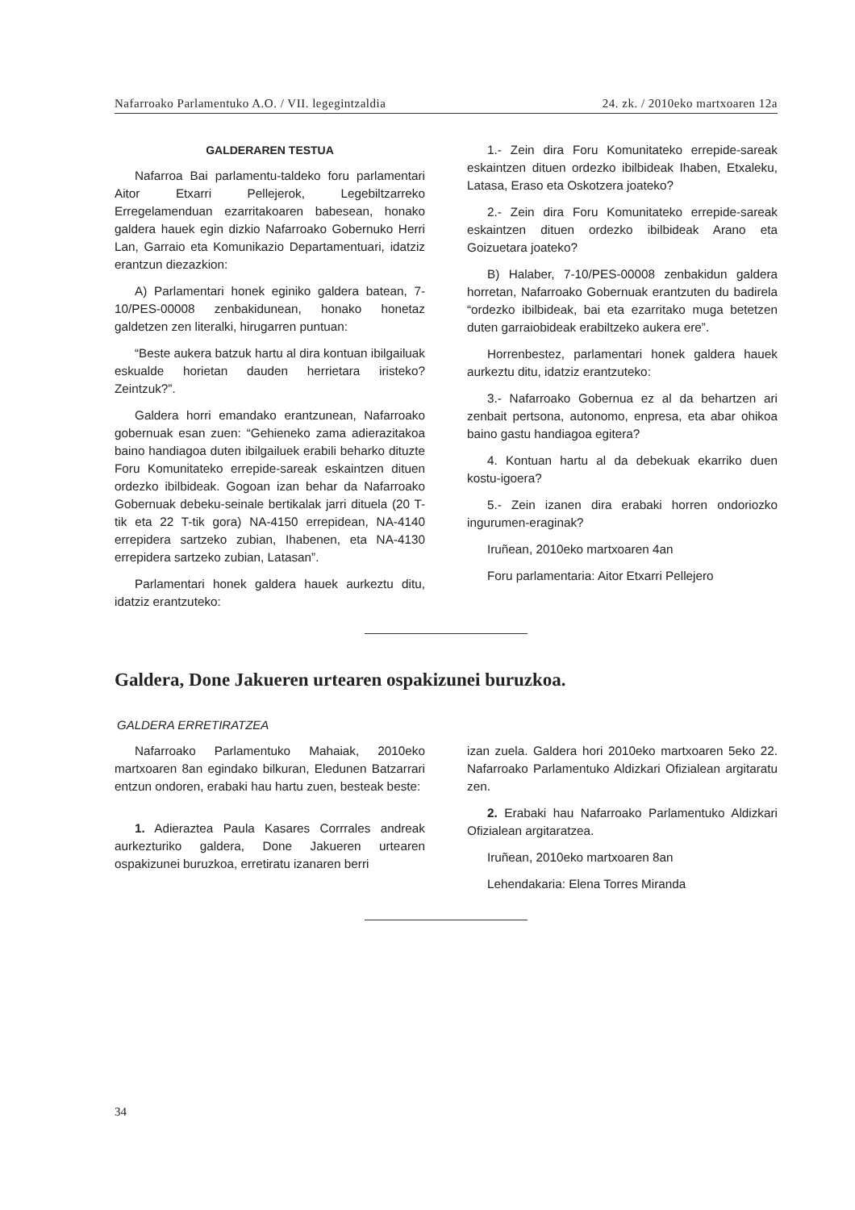Nafarroako Parlamentuko A.O. / VII. legegintzaldia 24. zk. / 2010eko martxoaren 12a
GALDERAREN TESTUA
Nafarroa Bai parlamentu-taldeko foru parlamentari Aitor Etxarri Pellejerok, Legebiltzarreko Erregelamenduan ezarritakoaren babesean, honako galdera hauek egin dizkio Nafarroako Gobernuko Herri Lan, Garraio eta Komunikazio Departamentuari, idatziz erantzun diezazkion:
A) Parlamentari honek eginiko galdera batean, 7-10/PES-00008 zenbakidunean, honako honetaz galdetzen zen literalki, hirugarren puntuan:
“Beste aukera batzuk hartu al dira kontuan ibilgailuak eskualde horietan dauden herrietara iristeko? Zeintzuk?”.
Galdera horri emandako erantzunean, Nafarroako gobernuak esan zuen: “Gehieneko zama adierazitakoa baino handiagoa duten ibilgailuek erabili beharko dituzte Foru Komunitateko errepide-sareak eskaintzen dituen ordezko ibilbideak. Gogoan izan behar da Nafarroako Gobernuak debeku-seinale bertikalak jarri dituela (20 T-tik eta 22 T-tik gora) NA-4150 errepidean, NA-4140 errepidera sartzeko zubian, Ihabenen, eta NA-4130 errepidera sartzeko zubian, Latasan”.
Parlamentari honek galdera hauek aurkeztu ditu, idatziz erantzuteko:
1.- Zein dira Foru Komunitateko errepide-sareak eskaintzen dituen ordezko ibilbideak Ihaben, Etxaleku, Latasa, Eraso eta Oskotzera joateko?
2.- Zein dira Foru Komunitateko errepide-sareak eskaintzen dituen ordezko ibilbideak Arano eta Goizuetara joateko?
B) Halaber, 7-10/PES-00008 zenbakidun galdera horretan, Nafarroako Gobernuak erantzuten du badirela “ordezko ibilbideak, bai eta ezarritako muga betetzen duten garraiobideak erabiltzeko aukera ere”.
Horrenbestez, parlamentari honek galdera hauek aurkeztu ditu, idatziz erantzuteko:
3.- Nafarroako Gobernua ez al da behartzen ari zenbait pertsona, autonomo, enpresa, eta abar ohikoa baino gastu handiagoa egitera?
4. Kontuan hartu al da debekuak ekarriko duen kostu-igoera?
5.- Zein izanen dira erabaki horren ondoriozko ingurumen-eraginak?
Iruñean, 2010eko martxoaren 4an
Foru parlamentaria: Aitor Etxarri Pellejero
Galdera, Done Jakueren urtearen ospakizunei buruzkoa.
GALDERA ERRETIRATZEA
Nafarroako Parlamentuko Mahaiak, 2010eko martxoaren 8an egindako bilkuran, Eledunen Batzarrari entzun ondoren, erabaki hau hartu zuen, besteak beste:
1. Adieraztea Paula Kasares Corrrales andreak aurkezturiko galdera, Done Jakueren urtearen ospakizunei buruzkoa, erretiratu izanaren berri
izan zuela. Galdera hori 2010eko martxoaren 5eko 22. Nafarroako Parlamentuko Aldizkari Ofizialean argitaratu zen.
2. Erabaki hau Nafarroako Parlamentuko Aldizkari Ofizialean argitaratzea.
Iruñean, 2010eko martxoaren 8an
Lehendakaria: Elena Torres Miranda
34